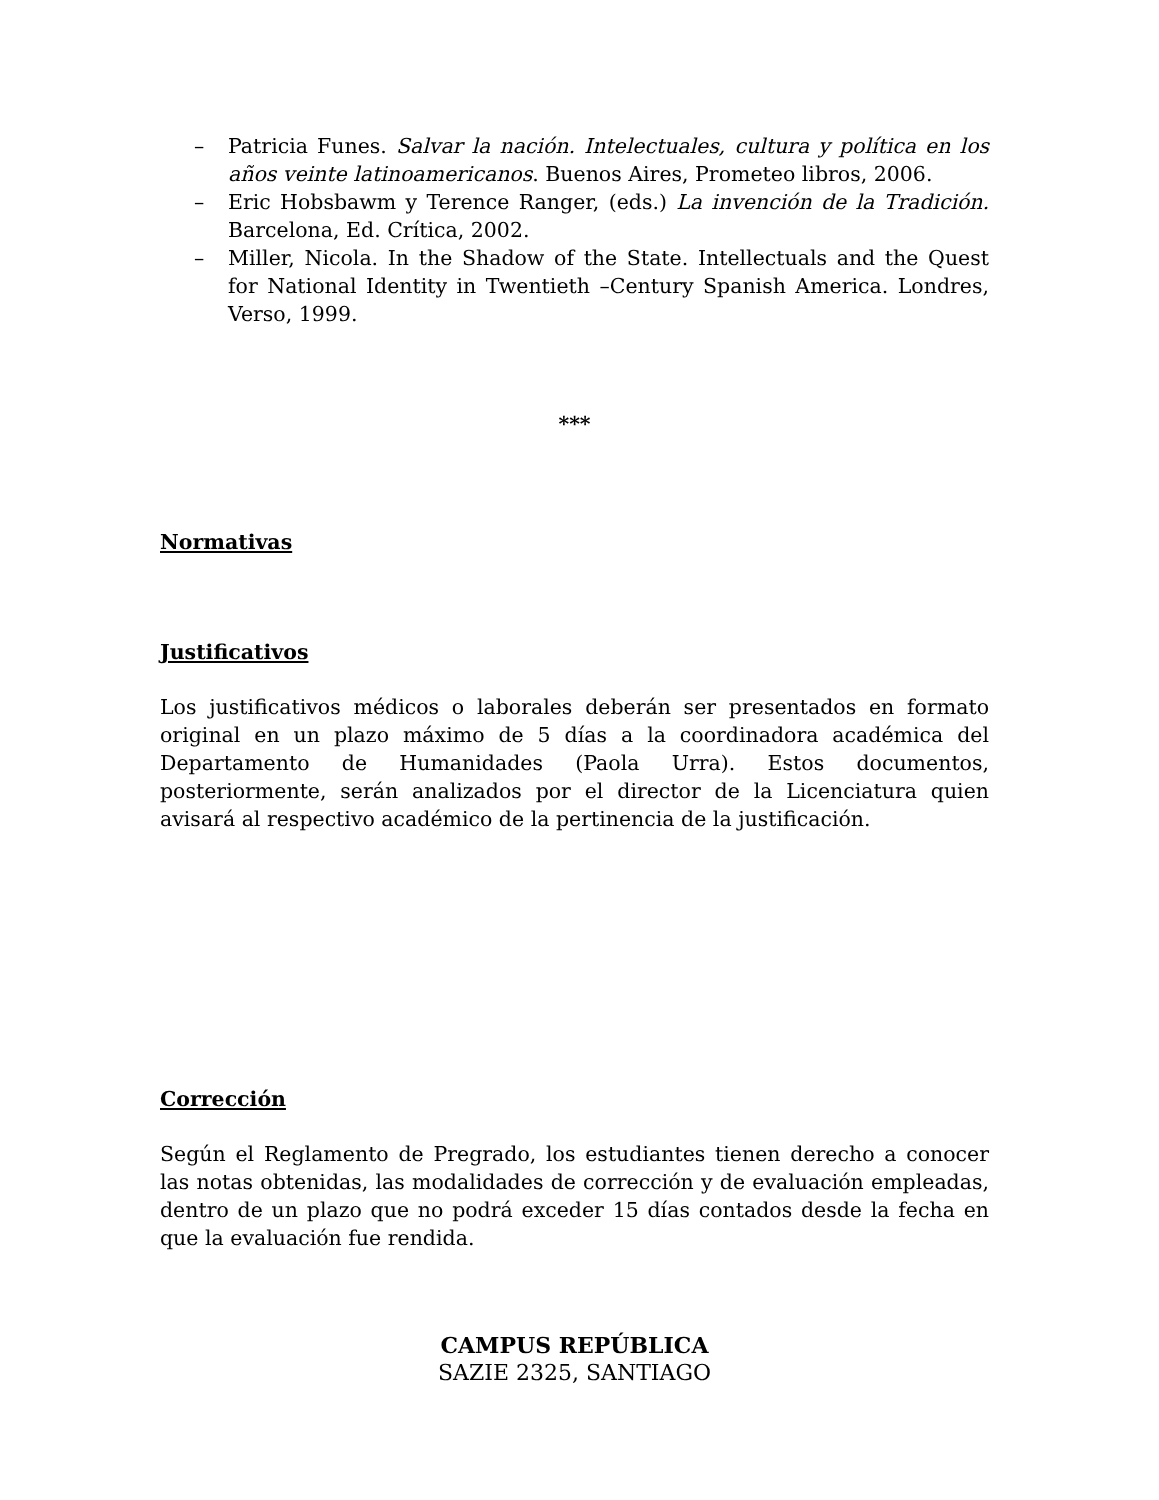– Patricia Funes. Salvar la nación. Intelectuales, cultura y política en los años veinte latinoamericanos. Buenos Aires, Prometeo libros, 2006.
– Eric Hobsbawm y Terence Ranger, (eds.) La invención de la Tradición. Barcelona, Ed. Crítica, 2002.
– Miller, Nicola. In the Shadow of the State. Intellectuals and the Quest for National Identity in Twentieth –Century Spanish America. Londres, Verso, 1999.
***
Normativas
Justificativos
Los justificativos médicos o laborales deberán ser presentados en formato original en un plazo máximo de 5 días a la coordinadora académica del Departamento de Humanidades (Paola Urra). Estos documentos, posteriormente, serán analizados por el director de la Licenciatura quien avisará al respectivo académico de la pertinencia de la justificación.
Corrección
Según el Reglamento de Pregrado, los estudiantes tienen derecho a conocer las notas obtenidas, las modalidades de corrección y de evaluación empleadas, dentro de un plazo que no podrá exceder 15 días contados desde la fecha en que la evaluación fue rendida.
CAMPUS REPÚBLICA
SAZIE 2325, SANTIAGO